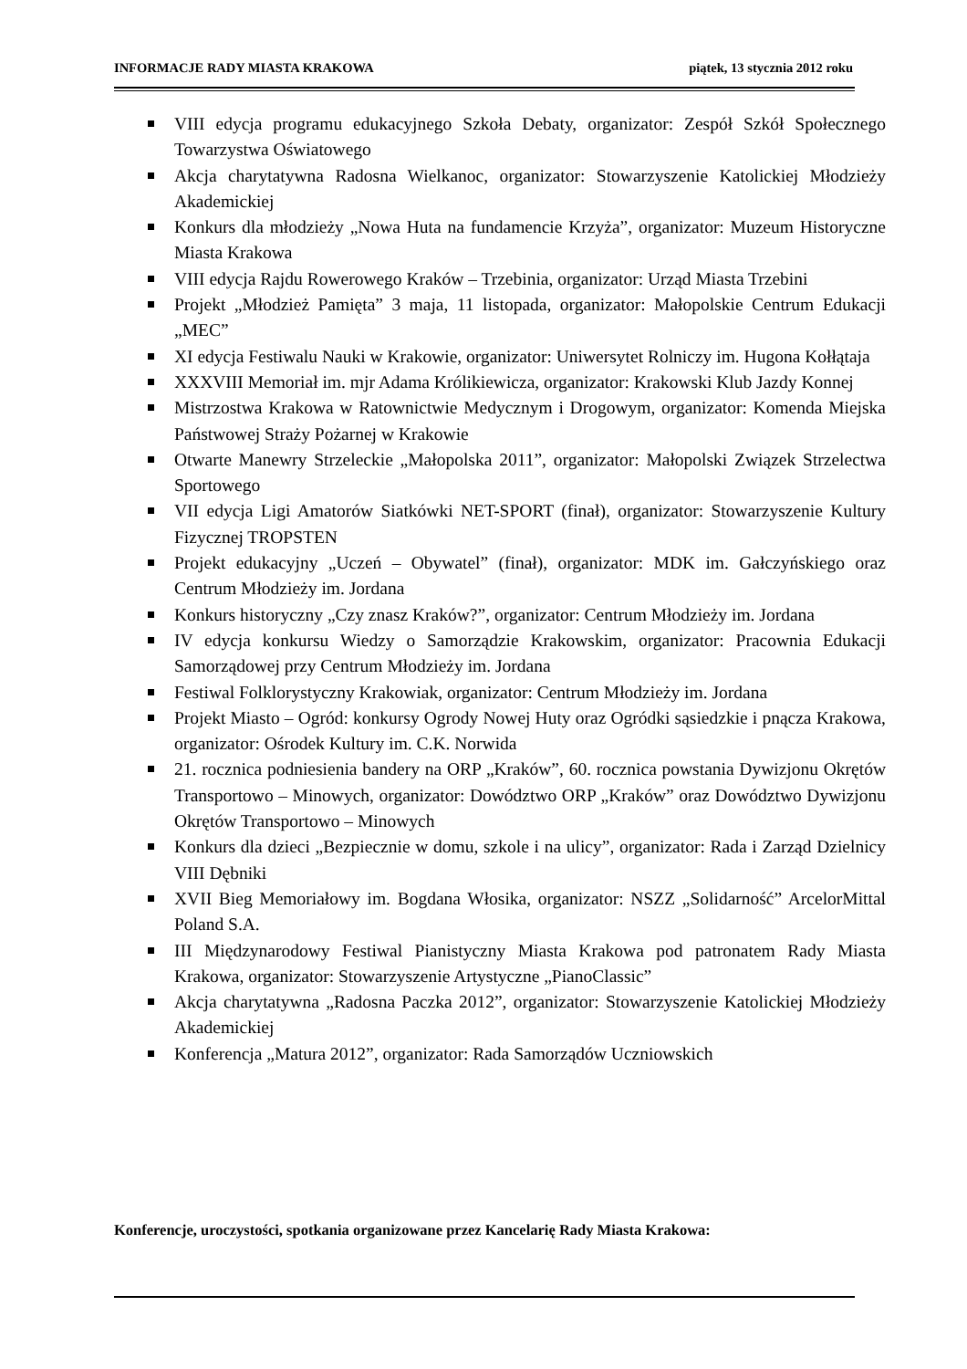INFORMACJE RADY MIASTA KRAKOWA piątek, 13 stycznia 2012 roku
VIII edycja programu edukacyjnego Szkoła Debaty, organizator: Zespół Szkół Społecznego Towarzystwa Oświatowego
Akcja charytatywna Radosna Wielkanoc, organizator: Stowarzyszenie Katolickiej Młodzieży Akademickiej
Konkurs dla młodzieży „Nowa Huta na fundamencie Krzyża”, organizator: Muzeum Historyczne Miasta Krakowa
VIII edycja Rajdu Rowerowego Kraków – Trzebinia, organizator: Urząd Miasta Trzebini
Projekt „Młodzież Pamięta” 3 maja, 11 listopada, organizator: Małopolskie Centrum Edukacji „MEC”
XI edycja Festiwalu Nauki w Krakowie, organizator: Uniwersytet Rolniczy im. Hugona Kołłątaja
XXXVIII Memoriał im. mjr Adama Królikiewicza, organizator: Krakowski Klub Jazdy Konnej
Mistrzostwa Krakowa w Ratownictwie Medycznym i Drogowym, organizator: Komenda Miejska Państwowej Straży Pożarnej w Krakowie
Otwarte Manewry Strzeleckie „Małopolska 2011”, organizator: Małopolski Związek Strzelectwa Sportowego
VII edycja Ligi Amatorów Siatkówki NET-SPORT (finał), organizator: Stowarzyszenie Kultury Fizycznej TROPSTEN
Projekt edukacyjny „Uczeń – Obywatel” (finał), organizator: MDK im. Gałczyńskiego oraz Centrum Młodzieży im. Jordana
Konkurs historyczny „Czy znasz Kraków?”, organizator: Centrum Młodzieży im. Jordana
IV edycja konkursu Wiedzy o Samorządzie Krakowskim, organizator: Pracownia Edukacji Samorządowej przy Centrum Młodzieży im. Jordana
Festiwal Folklorystyczny Krakowiak, organizator: Centrum Młodzieży im. Jordana
Projekt Miasto – Ogród: konkursy Ogrody Nowej Huty oraz Ogródki sąsiedzkie i pnącza Krakowa, organizator: Ośrodek Kultury im. C.K. Norwida
21. rocznica podniesienia bandery na ORP „Kraków”, 60. rocznica powstania Dywizjonu Okrętów Transportowo – Minowych, organizator: Dowództwo ORP „Kraków” oraz Dowództwo Dywizjonu Okrętów Transportowo – Minowych
Konkurs dla dzieci „Bezpiecznie w domu, szkole i na ulicy”, organizator: Rada i Zarząd Dzielnicy VIII Dębniki
XVII Bieg Memoriałowy im. Bogdana Włosika, organizator: NSZZ „Solidarność” ArcelorMittal Poland S.A.
III Międzynarodowy Festiwal Pianistyczny Miasta Krakowa pod patronatem Rady Miasta Krakowa, organizator: Stowarzyszenie Artystyczne „PianoClassic”
Akcja charytatywna „Radosna Paczka 2012”, organizator: Stowarzyszenie Katolickiej Młodzieży Akademickiej
Konferencja „Matura 2012”, organizator: Rada Samorządów Uczniowskich
Konferencje, uroczystości, spotkania organizowane przez Kancelarię Rady Miasta Krakowa: